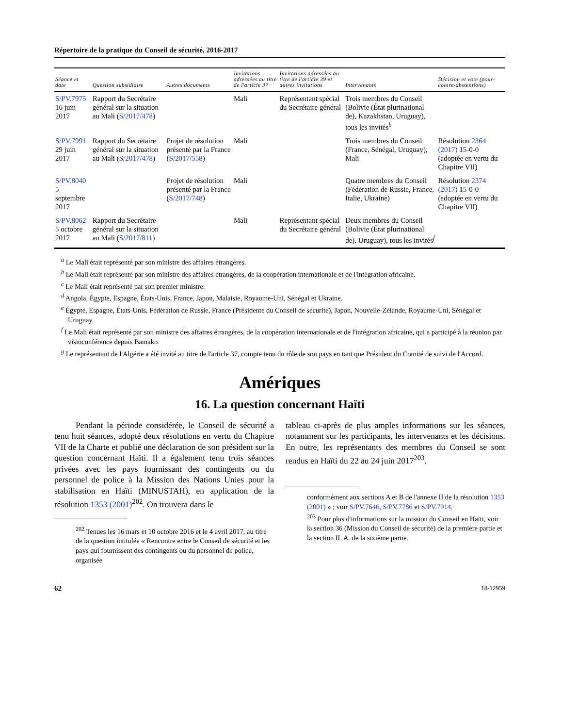Répertoire de la pratique du Conseil de sécurité, 2016-2017
| Séance et date | Question subsidiaire | Autres documents | Invitations adressées au titre de l'article 37 | Invitations adressées au titre de l'article 39 et autres invitations | Intervenants | Décision et vote (pour-contre-abstentions) |
| --- | --- | --- | --- | --- | --- | --- |
| S/PV.7975 16 juin 2017 | Rapport du Secrétaire général sur la situation au Mali ( S/2017/478 ) | | Mali | Représentant spécial du Secrétaire général | Trois membres du Conseil (Bolivie (État plurinational de), Kazakhstan, Uruguay), tous les invités<sup>b</sup> | |
| S/PV.7991 29 juin 2017 | Rapport du Secrétaire général sur la situation au Mali ( S/2017/478 ) | Projet de résolution présenté par la France ( S/2017/558 ) | Mali | | Trois membres du Conseil (France, Sénégal, Uruguay), Mali | Résolution 2364 (2017) 15-0-0 (adoptée en vertu du Chapitre VII) |
| S/PV.8040 5 septembre 2017 | | Projet de résolution présenté par la France ( S/2017/748 ) | Mali | | Quatre membres du Conseil (Fédération de Russie, France, Italie, Ukraine) | Résolution 2374 (2017) 15-0-0 (adoptée en vertu du Chapitre VII) |
| S/PV.8062 5 octobre 2017 | Rapport du Secrétaire général sur la situation au Mali ( S/2017/811 ) | | Mali | Représentant spécial du Secrétaire général | Deux membres du Conseil (Bolivie (État plurinational de), Uruguay), tous les invités<sup>f</sup> | |
<sup>a</sup> Le Mali était représenté par son ministre des affaires étrangères.
<sup>b</sup> Le Mali était représenté par son ministre des affaires étrangères, de la coopération internationale et de l'intégration africaine.
<sup>c</sup> Le Mali était représenté par son premier ministre.
<sup>d</sup> Angola, Égypte, Espagne, États-Unis, France, Japon, Malaisie, Royaume-Uni, Sénégal et Ukraine.
<sup>e</sup> Égypte, Espagne, États-Unis, Fédération de Russie, France (Présidente du Conseil de sécurité), Japon, Nouvelle-Zélande, Royaume-Uni, Sénégal et Uruguay.
<sup>f</sup> Le Mali était représenté par son ministre des affaires étrangères, de la coopération internationale et de l'intégration africaine, qui a participé à la réunion par visioconférence depuis Bamako.
<sup>g</sup> Le représentant de l'Algérie a été invité au titre de l'article 37, compte tenu du rôle de son pays en tant que Président du Comité de suivi de l'Accord.
Amériques
16. La question concernant Haïti
Pendant la période considérée, le Conseil de sécurité a tenu huit séances, adopté deux résolutions en vertu du Chapitre VII de la Charte et publié une déclaration de son président sur la question concernant Haïti. Il a également tenu trois séances privées avec les pays fournissant des contingents ou du personnel de police à la Mission des Nations Unies pour la stabilisation en Haïti (MINUSTAH), en application de la résolution 1353 (2001)<sup>202</sup>. On trouvera dans le
<sup>202</sup> Tenues les 16 mars et 10 octobre 2016 et le 4 avril 2017, au titre de la question intitulée « Rencontre entre le Conseil de sécurité et les pays qui fournissent des contingents ou du personnel de police, organisée
tableau ci-après de plus amples informations sur les séances, notamment sur les participants, les intervenants et les décisions. En outre, les représentants des membres du Conseil se sont rendus en Haïti du 22 au 24 juin 2017<sup>203</sup>.
conformément aux sections A et B de l'annexe II de la résolution 1353 (2001) » ; voir S/PV.7646, S/PV.7786 et S/PV.7914.
<sup>203</sup> Pour plus d'informations sur la mission du Conseil en Haïti, voir la section 36 (Mission du Conseil de sécurité) de la première partie et la section II. A. de la sixième partie.
62 18-12959